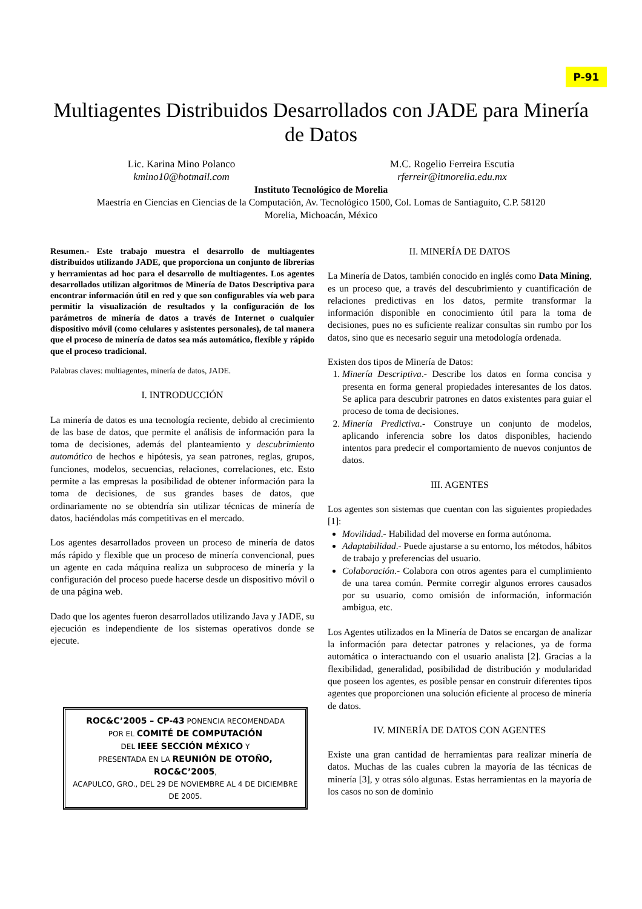P-91
Multiagentes Distribuidos Desarrollados con JADE para Minería de Datos
Lic. Karina Mino Polanco
kmino10@hotmail.com
M.C. Rogelio Ferreira Escutia
rferreir@itmorelia.edu.mx
Instituto Tecnológico de Morelia
Maestría en Ciencias en Ciencias de la Computación, Av. Tecnológico 1500, Col. Lomas de Santiaguito, C.P. 58120
Morelia, Michoacán, México
Resumen.- Este trabajo muestra el desarrollo de multiagentes distribuidos utilizando JADE, que proporciona un conjunto de librerías y herramientas ad hoc para el desarrollo de multiagentes. Los agentes desarrollados utilizan algoritmos de Minería de Datos Descriptiva para encontrar información útil en red y que son configurables vía web para permitir la visualización de resultados y la configuración de los parámetros de minería de datos a través de Internet o cualquier dispositivo móvil (como celulares y asistentes personales), de tal manera que el proceso de minería de datos sea más automático, flexible y rápido que el proceso tradicional.
Palabras claves: multiagentes, minería de datos, JADE.
I. INTRODUCCIÓN
La minería de datos es una tecnología reciente, debido al crecimiento de las base de datos, que permite el análisis de información para la toma de decisiones, además del planteamiento y descubrimiento automático de hechos e hipótesis, ya sean patrones, reglas, grupos, funciones, modelos, secuencias, relaciones, correlaciones, etc. Esto permite a las empresas la posibilidad de obtener información para la toma de decisiones, de sus grandes bases de datos, que ordinariamente no se obtendría sin utilizar técnicas de minería de datos, haciéndolas más competitivas en el mercado.
Los agentes desarrollados proveen un proceso de minería de datos más rápido y flexible que un proceso de minería convencional, pues un agente en cada máquina realiza un subproceso de minería y la configuración del proceso puede hacerse desde un dispositivo móvil o de una página web.
Dado que los agentes fueron desarrollados utilizando Java y JADE, su ejecución es independiente de los sistemas operativos donde se ejecute.
ROC&C’2005 – CP-43 PONENCIA RECOMENDADA
POR EL COMITÉ DE COMPUTACIÓN
DEL IEEE SECCIÓN MÉXICO Y
PRESENTADA EN LA REUNIÓN DE OTOÑO, ROC&C’2005,
ACAPULCO, GRO., DEL 29 DE NOVIEMBRE AL 4 DE DICIEMBRE DE 2005.
II. MINERÍA DE DATOS
La Minería de Datos, también conocido en inglés como Data Mining, es un proceso que, a través del descubrimiento y cuantificación de relaciones predictivas en los datos, permite transformar la información disponible en conocimiento útil para la toma de decisiones, pues no es suficiente realizar consultas sin rumbo por los datos, sino que es necesario seguir una metodología ordenada.
Existen dos tipos de Minería de Datos:
1. Minería Descriptiva.- Describe los datos en forma concisa y presenta en forma general propiedades interesantes de los datos. Se aplica para descubrir patrones en datos existentes para guiar el proceso de toma de decisiones.
2. Minería Predictiva.- Construye un conjunto de modelos, aplicando inferencia sobre los datos disponibles, haciendo intentos para predecir el comportamiento de nuevos conjuntos de datos.
III. AGENTES
Los agentes son sistemas que cuentan con las siguientes propiedades [1]:
Movilidad.- Habilidad del moverse en forma autónoma.
Adaptabilidad.- Puede ajustarse a su entorno, los métodos, hábitos de trabajo y preferencias del usuario.
Colaboración.- Colabora con otros agentes para el cumplimiento de una tarea común. Permite corregir algunos errores causados por su usuario, como omisión de información, información ambigua, etc.
Los Agentes utilizados en la Minería de Datos se encargan de analizar la información para detectar patrones y relaciones, ya de forma automática o interactuando con el usuario analista [2]. Gracias a la flexibilidad, generalidad, posibilidad de distribución y modularidad que poseen los agentes, es posible pensar en construir diferentes tipos agentes que proporcionen una solución eficiente al proceso de minería de datos.
IV. MINERÍA DE DATOS CON AGENTES
Existe una gran cantidad de herramientas para realizar minería de datos. Muchas de las cuales cubren la mayoría de las técnicas de minería [3], y otras sólo algunas. Estas herramientas en la mayoría de los casos no son de dominio